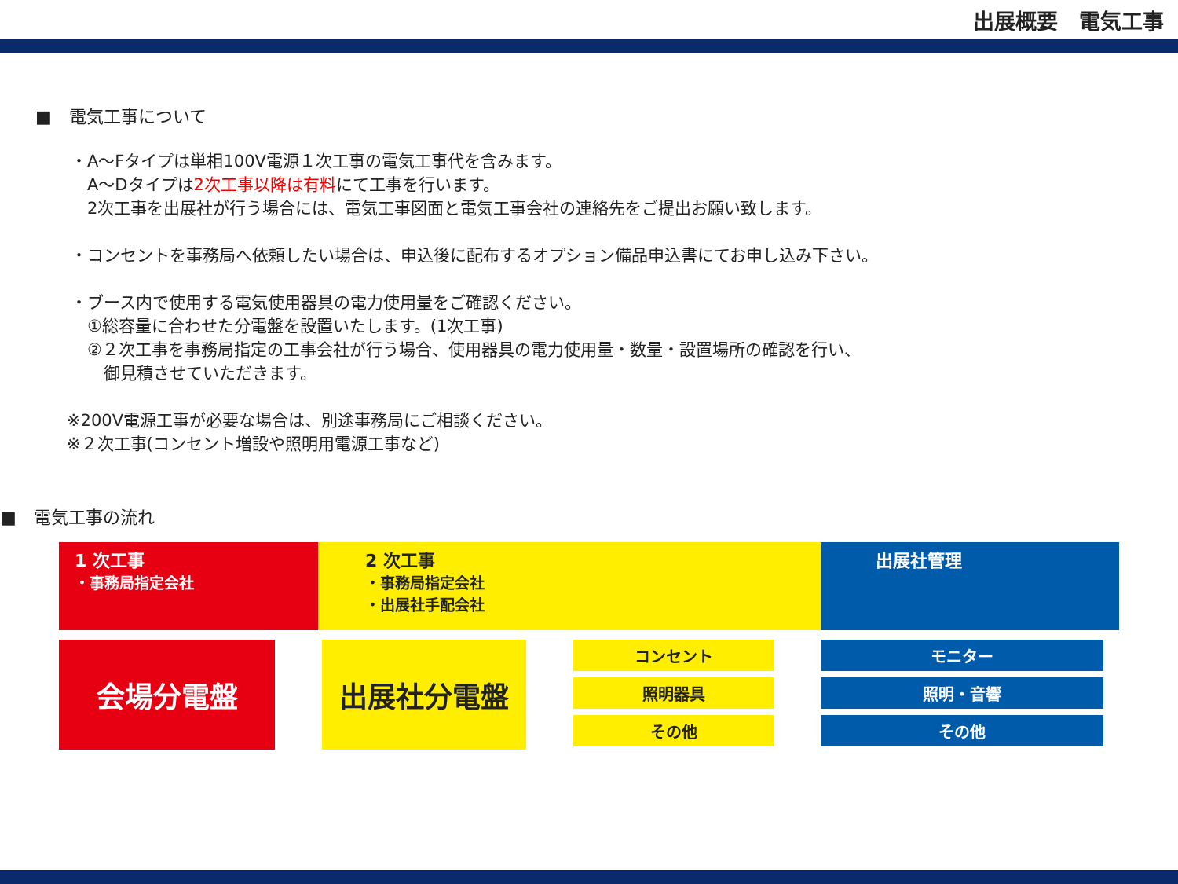出展概要　電気工事
■　電気工事について
・A～Fタイプは単相100V電源１次工事の電気工事代を含みます。
　A～Dタイプは2次工事以降は有料にて工事を行います。
　2次工事を出展社が行う場合には、電気工事図面と電気工事会社の連絡先をご提出お願い致します。
・コンセントを事務局へ依頼したい場合は、申込後に配布するオプション備品申込書にてお申し込み下さい。
・ブース内で使用する電気使用器具の電力使用量をご確認ください。
　①総容量に合わせた分電盤を設置いたします。(1次工事)
　②２次工事を事務局指定の工事会社が行う場合、使用器具の電力使用量・数量・設置場所の確認を行い、
　　御見積させていただきます。
※200V電源工事が必要な場合は、別途事務局にご相談ください。
※２次工事(コンセント増設や照明用電源工事など)
■　電気工事の流れ
1 次工事
・事務局指定会社
2 次工事
・事務局指定会社
・出展社手配会社
出展社管理
会場分電盤 出展社分電盤
コンセント
照明器具
その他
モニター
照明・音響
その他